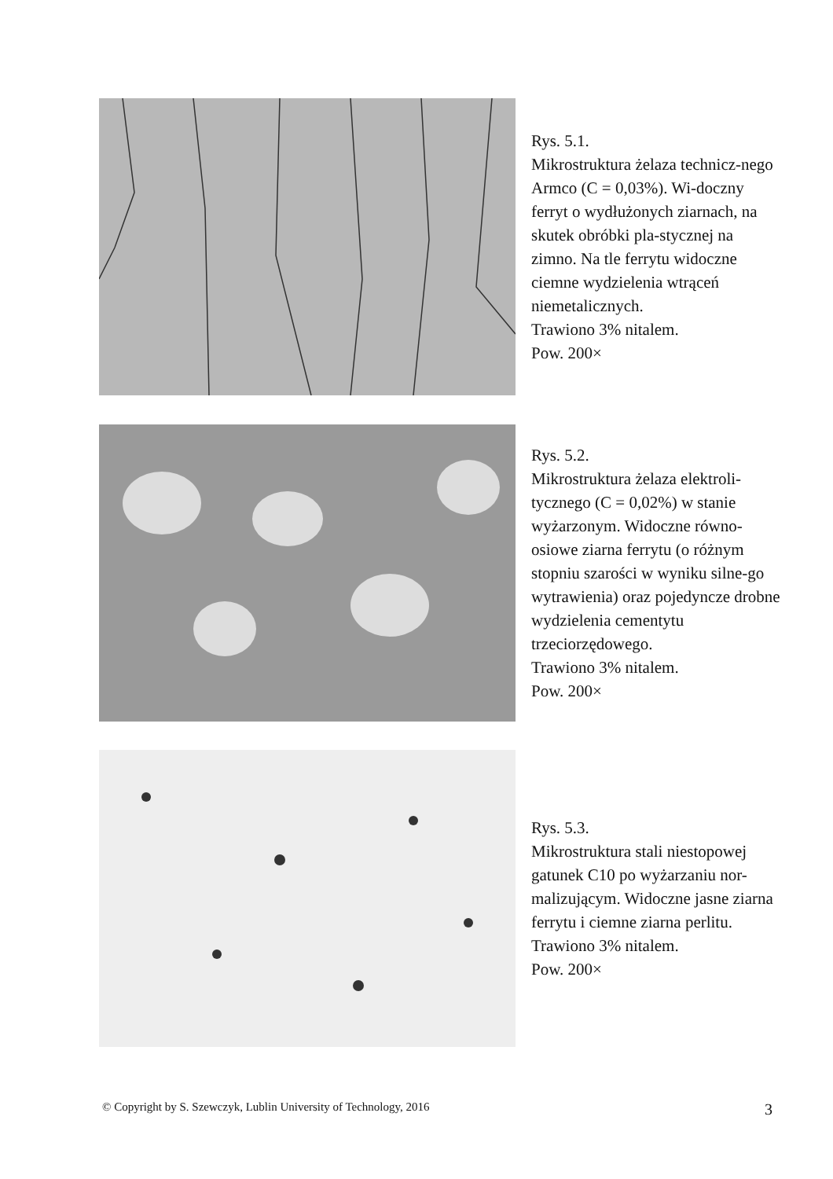Rys. 5.1.
Mikrostruktura żelaza technicz-nego Armco (C = 0,03%). Wi-doczny ferryt o wydłużonych ziarnach, na skutek obróbki pla-stycznej na zimno. Na tle ferrytu widoczne ciemne wydzielenia wtrąceń niemetalicznych.
Trawiono 3% nitalem.
Pow. 200×
Rys. 5.2.
Mikrostruktura żelaza elektroli-tycznego (C = 0,02%) w stanie wyżarzonym. Widoczne równo-osiowe ziarna ferrytu (o różnym stopniu szarości w wyniku silne-go wytrawienia) oraz pojedyncze drobne wydzielenia cementytu trzeciorzędowego.
Trawiono 3% nitalem.
Pow. 200×
Rys. 5.3.
Mikrostruktura stali niestopowej gatunek C10 po wyżarzaniu nor-malizującym. Widoczne jasne ziarna ferrytu i ciemne ziarna perlitu.
Trawiono 3% nitalem.
Pow. 200×
© Copyright by S. Szewczyk, Lublin University of Technology, 2016 3